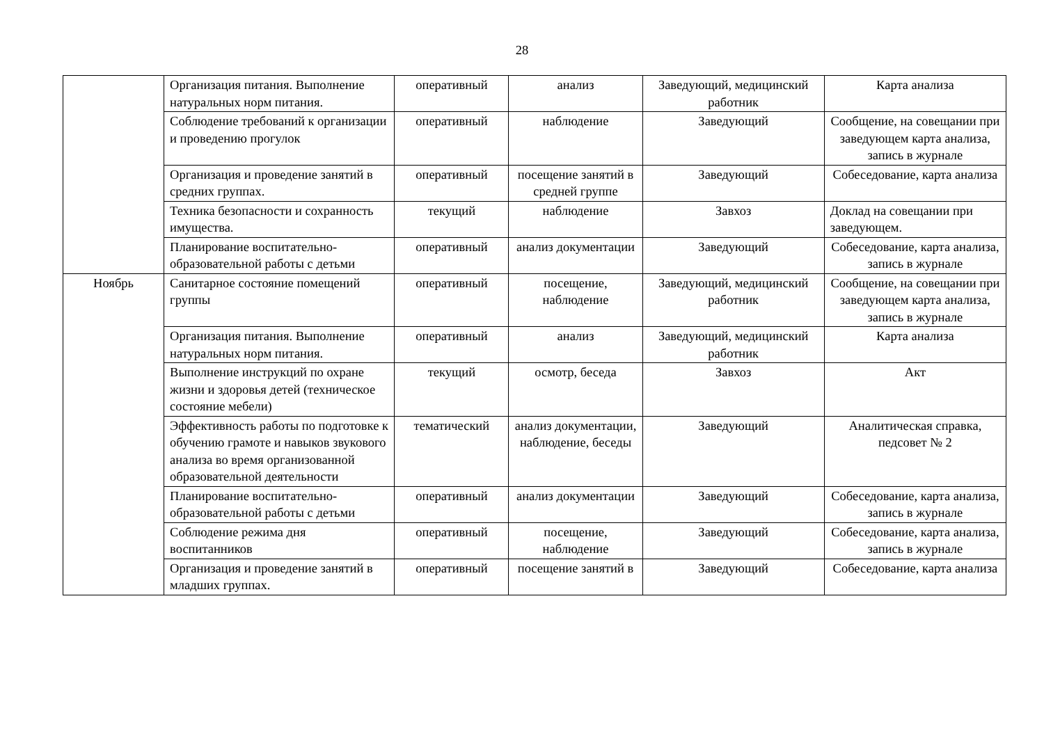28
| | Организация питания. Выполнение натуральных норм питания. | оперативный | анализ | Заведующий, медицинский работник | Карта анализа |
| | Соблюдение требований к организации и проведению прогулок | оперативный | наблюдение | Заведующий | Сообщение, на совещании при заведующем карта анализа, запись в журнале |
| | Организация и проведение занятий в средних группах. | оперативный | посещение занятий в средней группе | Заведующий | Собеседование, карта анализа |
| | Техника безопасности и сохранность имущества. | текущий | наблюдение | Завхоз | Доклад на совещании при заведующем. |
| | Планирование воспитательно-образовательной работы с детьми | оперативный | анализ документации | Заведующий | Собеседование, карта анализа, запись в журнале |
| Ноябрь | Санитарное состояние помещений группы | оперативный | посещение, наблюдение | Заведующий, медицинский работник | Сообщение, на совещании при заведующем карта анализа, запись в журнале |
| | Организация питания. Выполнение натуральных норм питания. | оперативный | анализ | Заведующий, медицинский работник | Карта анализа |
| | Выполнение инструкций по охране жизни и здоровья детей (техническое состояние мебели) | текущий | осмотр, беседа | Завхоз | Акт |
| | Эффективность работы по подготовке к обучению грамоте и навыков звукового анализа во время организованной образовательной деятельности | тематический | анализ документации, наблюдение, беседы | Заведующий | Аналитическая справка, педсовет № 2 |
| | Планирование воспитательно-образовательной работы с детьми | оперативный | анализ документации | Заведующий | Собеседование, карта анализа, запись в журнале |
| | Соблюдение режима дня воспитанников | оперативный | посещение, наблюдение | Заведующий | Собеседование, карта анализа, запись в журнале |
| | Организация и проведение занятий в младших группах. | оперативный | посещение занятий в | Заведующий | Собеседование, карта анализа |